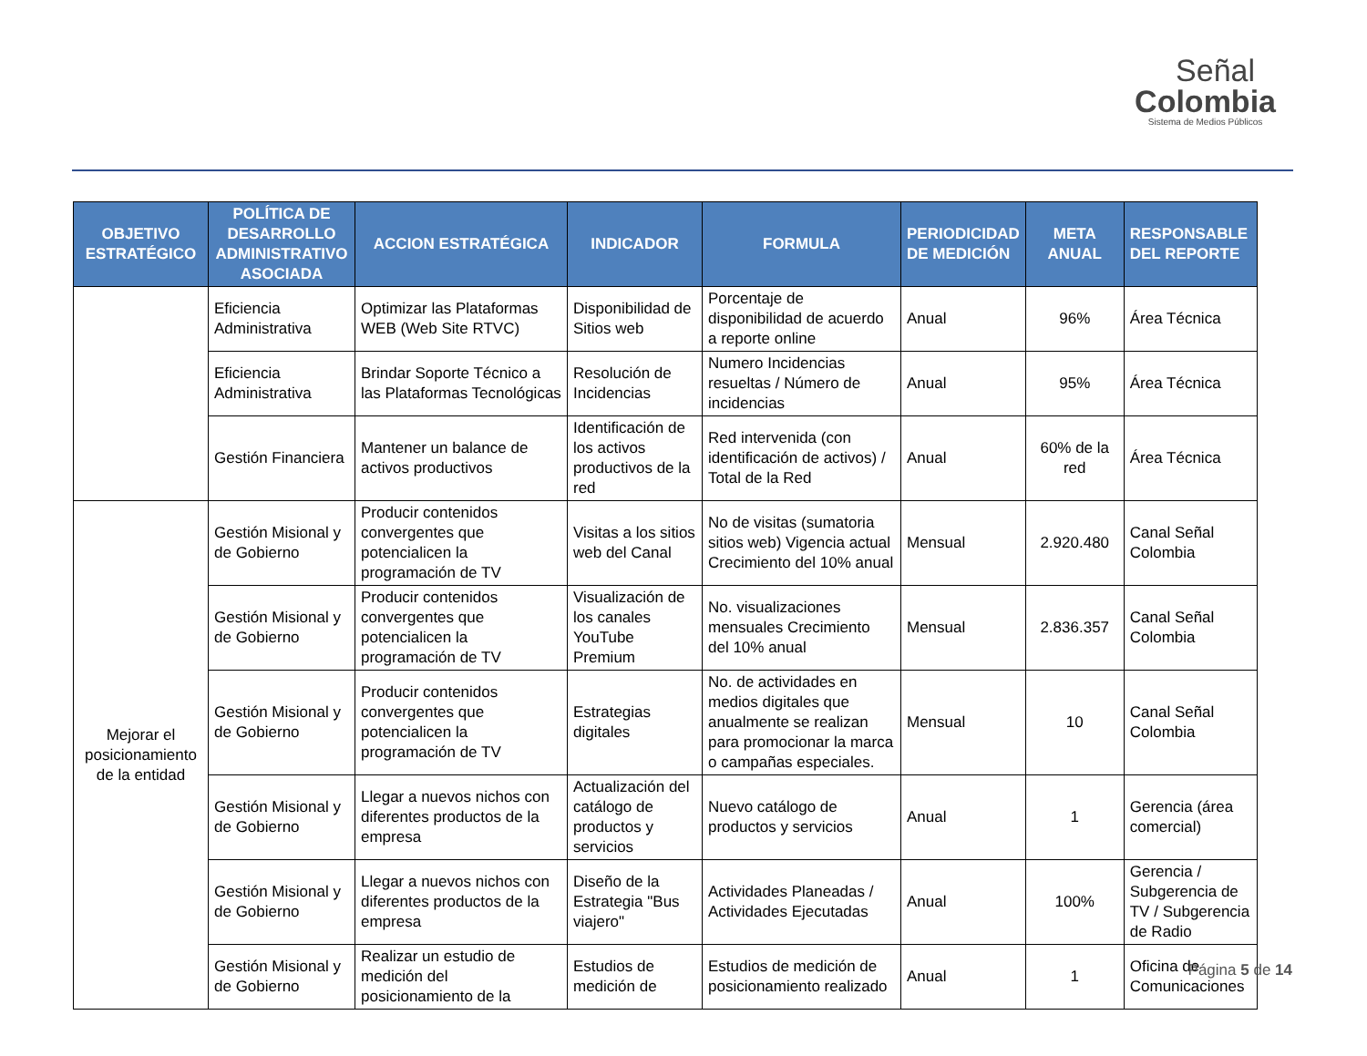Señal
Colombia
Sistema de Medios Públicos
| OBJETIVO ESTRATÉGICO | POLÍTICA DE DESARROLLO ADMINISTRATIVO ASOCIADA | ACCION ESTRATÉGICA | INDICADOR | FORMULA | PERIODICIDAD DE MEDICIÓN | META ANUAL | RESPONSABLE DEL REPORTE |
| --- | --- | --- | --- | --- | --- | --- | --- |
| | Eficiencia Administrativa | Optimizar las Plataformas WEB (Web Site RTVC) | Disponibilidad de Sitios web | Porcentaje de disponibilidad de acuerdo a reporte online | Anual | 96% | Área Técnica |
| | Eficiencia Administrativa | Brindar Soporte Técnico a las Plataformas Tecnológicas | Resolución de Incidencias | Numero Incidencias resueltas / Número de incidencias | Anual | 95% | Área Técnica |
| | Gestión Financiera | Mantener un balance de activos productivos | Identificación de los activos productivos de la red | Red intervenida (con identificación de activos) / Total de la Red | Anual | 60% de la red | Área Técnica |
| Mejorar el posicionamiento de la entidad | Gestión Misional y de Gobierno | Producir contenidos convergentes que potencialicen la programación de TV | Visitas a los sitios web del Canal | No de visitas (sumatoria sitios web) Vigencia actual Crecimiento del 10% anual | Mensual | 2.920.480 | Canal Señal Colombia |
| | Gestión Misional y de Gobierno | Producir contenidos convergentes que potencialicen la programación de TV | Visualización de los canales YouTube Premium | No. visualizaciones mensuales Crecimiento del 10% anual | Mensual | 2.836.357 | Canal Señal Colombia |
| | Gestión Misional y de Gobierno | Producir contenidos convergentes que potencialicen la programación de TV | Estrategias digitales | No. de actividades en medios digitales que anualmente se realizan para promocionar la marca o campañas especiales. | Mensual | 10 | Canal Señal Colombia |
| | Gestión Misional y de Gobierno | Llegar a nuevos nichos con diferentes productos de la empresa | Actualización del catálogo de productos y servicios | Nuevo catálogo de productos y servicios | Anual | 1 | Gerencia (área comercial) |
| | Gestión Misional y de Gobierno | Llegar a nuevos nichos con diferentes productos de la empresa | Diseño de la Estrategia "Bus viajero" | Actividades Planeadas / Actividades Ejecutadas | Anual | 100% | Gerencia / Subgerencia de TV / Subgerencia de Radio |
| | Gestión Misional y de Gobierno | Realizar un estudio de medición del posicionamiento de la | Estudios de medición de | Estudios de medición de posicionamiento realizado | Anual | 1 | Oficina de Comunicaciones |
Página 5 de 14